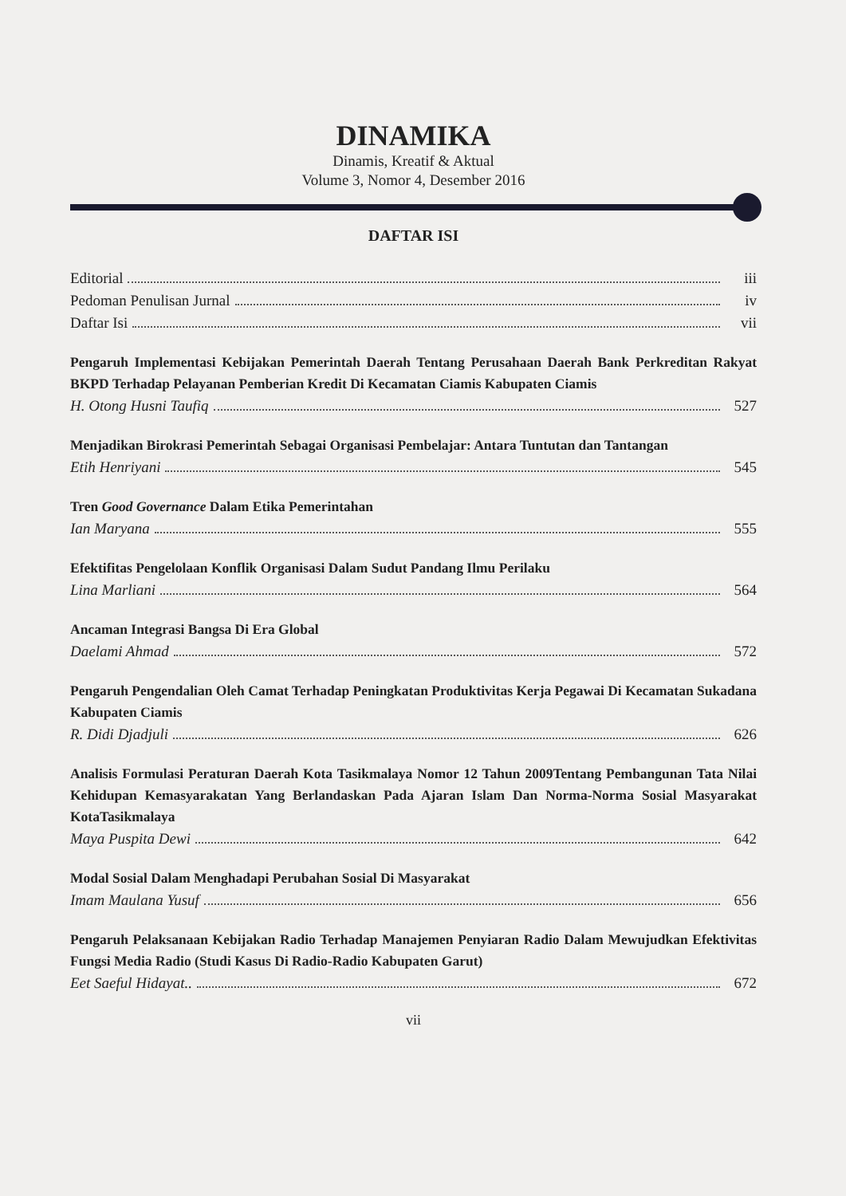DINAMIKA
Dinamis, Kreatif & Aktual
Volume 3, Nomor 4, Desember 2016
DAFTAR ISI
Editorial iii
Pedoman Penulisan Jurnal iv
Daftar Isi vii
Pengaruh Implementasi Kebijakan Pemerintah Daerah Tentang Perusahaan Daerah Bank Perkreditan Rakyat BKPD Terhadap Pelayanan Pemberian Kredit Di Kecamatan Ciamis Kabupaten Ciamis
H. Otong Husni Taufiq 527
Menjadikan Birokrasi Pemerintah Sebagai Organisasi Pembelajar: Antara Tuntutan dan Tantangan
Etih Henriyani 545
Tren Good Governance Dalam Etika Pemerintahan
Ian Maryana 555
Efektifitas Pengelolaan Konflik Organisasi Dalam Sudut Pandang Ilmu Perilaku
Lina Marliani 564
Ancaman Integrasi Bangsa Di Era Global
Daelami Ahmad 572
Pengaruh Pengendalian Oleh Camat Terhadap Peningkatan Produktivitas Kerja Pegawai Di Kecamatan Sukadana Kabupaten Ciamis
R. Didi Djadjuli 626
Analisis Formulasi Peraturan Daerah Kota Tasikmalaya Nomor 12 Tahun 2009Tentang Pembangunan Tata Nilai Kehidupan Kemasyarakatan Yang Berlandaskan Pada Ajaran Islam Dan Norma-Norma Sosial Masyarakat KotaTasikmalaya
Maya Puspita Dewi 642
Modal Sosial Dalam Menghadapi Perubahan Sosial Di Masyarakat
Imam Maulana Yusuf 656
Pengaruh Pelaksanaan Kebijakan Radio Terhadap Manajemen Penyiaran Radio Dalam Mewujudkan Efektivitas Fungsi Media Radio (Studi Kasus Di Radio-Radio Kabupaten Garut)
Eet Saeful Hidayat.. 672
vii